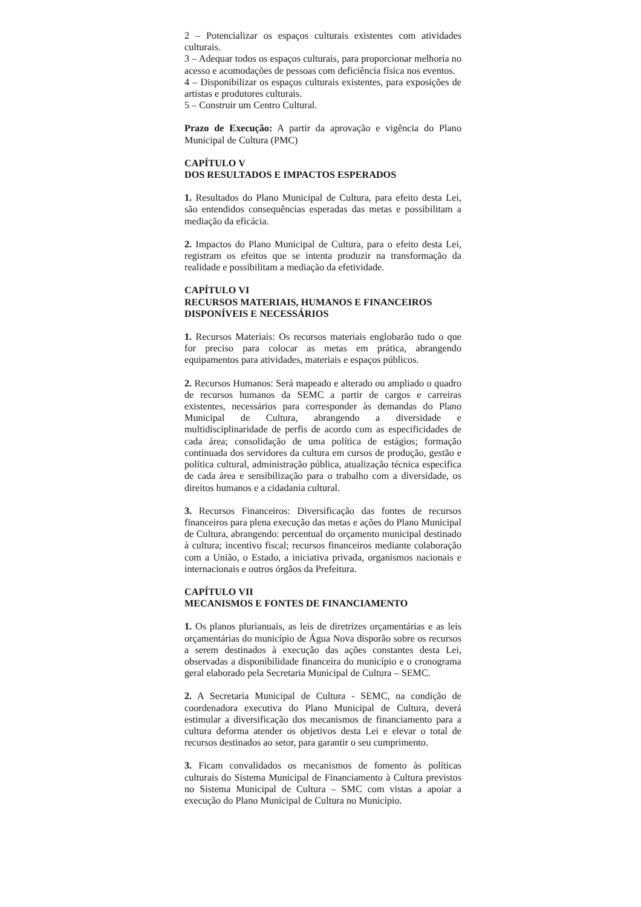2 – Potencializar os espaços culturais existentes com atividades culturais.
3 – Adequar todos os espaços culturais, para proporcionar melhoria no acesso e acomodações de pessoas com deficiência física nos eventos.
4 – Disponibilizar os espaços culturais existentes, para exposições de artistas e produtores culturais.
5 – Construir um Centro Cultural.
Prazo de Execução: A partir da aprovação e vigência do Plano Municipal de Cultura (PMC)
CAPÍTULO V
DOS RESULTADOS E IMPACTOS ESPERADOS
1. Resultados do Plano Municipal de Cultura, para efeito desta Lei, são entendidos consequências esperadas das metas e possibilitam a mediação da eficácia.
2. Impactos do Plano Municipal de Cultura, para o efeito desta Lei, registram os efeitos que se intenta produzir na transformação da realidade e possibilitam a mediação da efetividade.
CAPÍTULO VI
RECURSOS MATERIAIS, HUMANOS E FINANCEIROS DISPONÍVEIS E NECESSÁRIOS
1. Recursos Materiais: Os recursos materiais englobarão tudo o que for preciso para colocar as metas em prática, abrangendo equipamentos para atividades, materiais e espaços públicos.
2. Recursos Humanos: Será mapeado e alterado ou ampliado o quadro de recursos humanos da SEMC a partir de cargos e carreiras existentes, necessários para corresponder às demandas do Plano Municipal de Cultura, abrangendo a diversidade e multidisciplinaridade de perfis de acordo com as especificidades de cada área; consolidação de uma política de estágios; formação continuada dos servidores da cultura em cursos de produção, gestão e política cultural, administração pública, atualização técnica específica de cada área e sensibilização para o trabalho com a diversidade, os direitos humanos e a cidadania cultural.
3. Recursos Financeiros: Diversificação das fontes de recursos financeiros para plena execução das metas e ações do Plano Municipal de Cultura, abrangendo: percentual do orçamento municipal destinado à cultura; incentivo fiscal; recursos financeiros mediante colaboração com a União, o Estado, a iniciativa privada, organismos nacionais e internacionais e outros órgãos da Prefeitura.
CAPÍTULO VII
MECANISMOS E FONTES DE FINANCIAMENTO
1. Os planos plurianuais, as leis de diretrizes orçamentárias e as leis orçamentárias do município de Água Nova disporão sobre os recursos a serem destinados à execução das ações constantes desta Lei, observadas a disponibilidade financeira do município e o cronograma geral elaborado pela Secretaria Municipal de Cultura – SEMC.
2. A Secretaria Municipal de Cultura - SEMC, na condição de coordenadora executiva do Plano Municipal de Cultura, deverá estimular a diversificação dos mecanismos de financiamento para a cultura deforma atender os objetivos desta Lei e elevar o total de recursos destinados ao setor, para garantir o seu cumprimento.
3. Ficam convalidados os mecanismos de fomento às políticas culturais do Sistema Municipal de Financiamento à Cultura previstos no Sistema Municipal de Cultura – SMC com vistas a apoiar a execução do Plano Municipal de Cultura no Município.